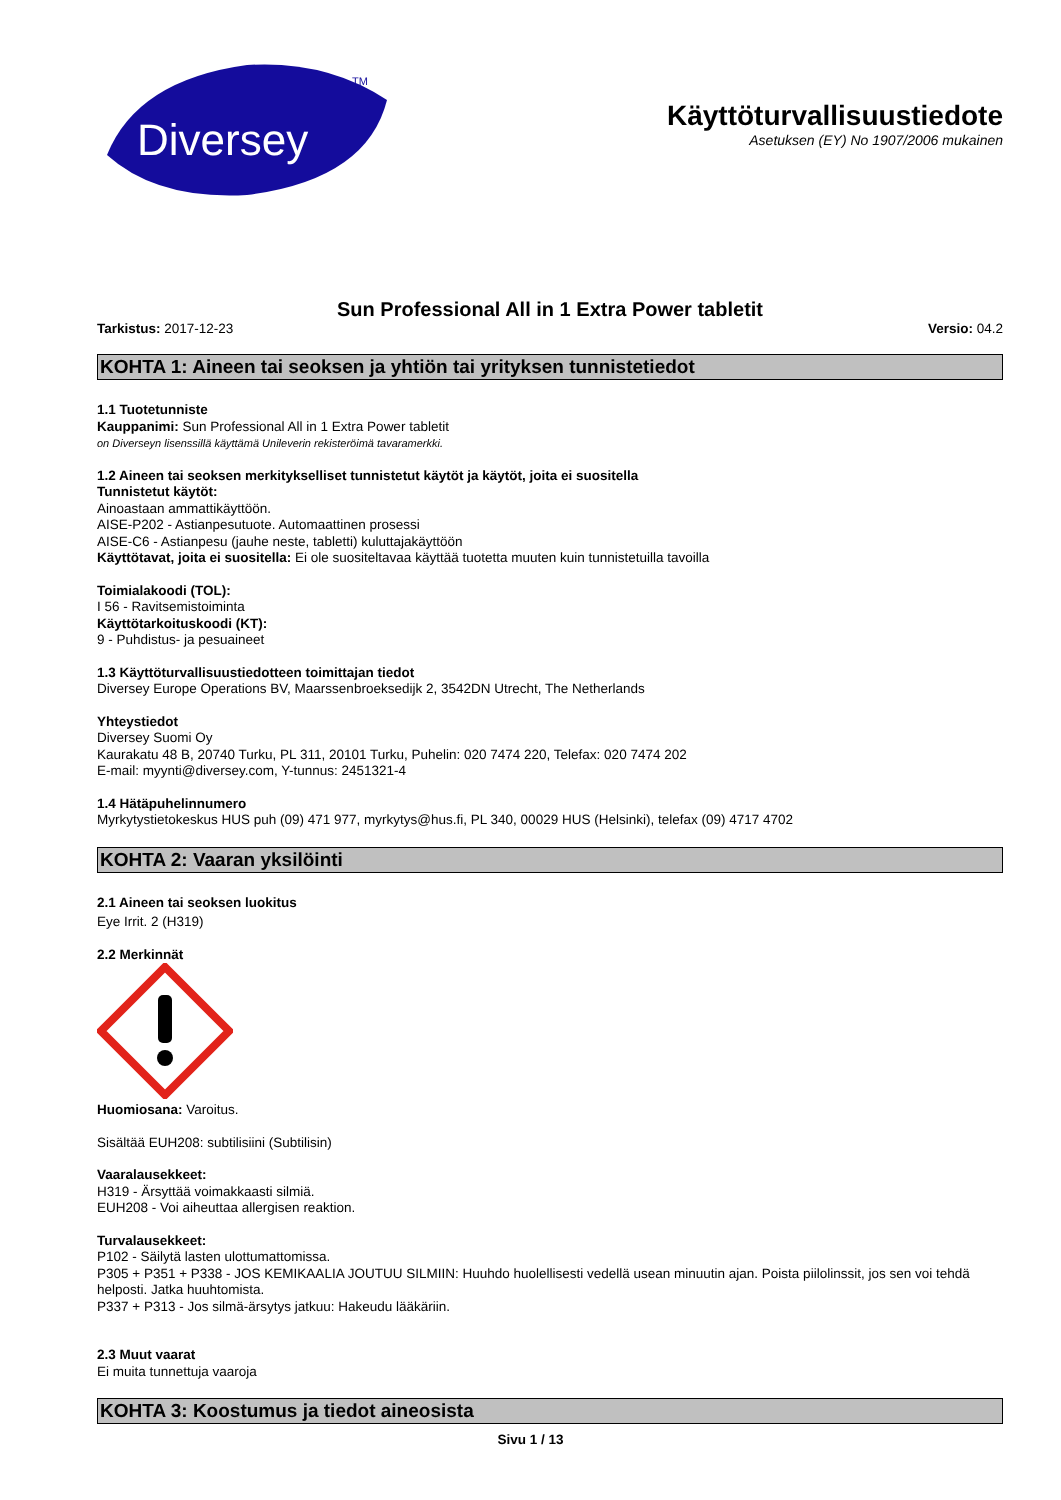Diversey
TM
Käyttöturvallisuustiedote
Asetuksen (EY) No 1907/2006 mukainen
Sun Professional All in 1 Extra Power tabletit
Tarkistus: 2017-12-23 Versio: 04.2
KOHTA 1: Aineen tai seoksen ja yhtiön tai yrityksen tunnistetiedot
1.1 Tuotetunniste
Kauppanimi: Sun Professional All in 1 Extra Power tabletit
on Diverseyn lisenssillä käyttämä Unileverin rekisteröimä tavaramerkki.
1.2 Aineen tai seoksen merkitykselliset tunnistetut käytöt ja käytöt, joita ei suositella
Tunnistetut käytöt:
Ainoastaan ammattikäyttöön.
AISE-P202 - Astianpesutuote. Automaattinen prosessi
AISE-C6 - Astianpesu (jauhe neste, tabletti) kuluttajakäyttöön
Käyttötavat, joita ei suositella: Ei ole suositeltavaa käyttää tuotetta muuten kuin tunnistetuilla tavoilla
Toimialakoodi (TOL):
I 56 - Ravitsemistoiminta
Käyttötarkoituskoodi (KT):
9 - Puhdistus- ja pesuaineet
1.3 Käyttöturvallisuustiedotteen toimittajan tiedot
Diversey Europe Operations BV, Maarssenbroeksedijk 2, 3542DN Utrecht, The Netherlands
Yhteystiedot
Diversey Suomi Oy
Kaurakatu 48 B, 20740 Turku, PL 311, 20101 Turku, Puhelin: 020 7474 220, Telefax: 020 7474 202
E-mail: myynti@diversey.com, Y-tunnus: 2451321-4
1.4 Hätäpuhelinnumero
Myrkytystietokeskus HUS puh (09) 471 977, myrkytys@hus.fi, PL 340, 00029 HUS (Helsinki), telefax (09) 4717 4702
KOHTA 2: Vaaran yksilöinti
2.1 Aineen tai seoksen luokitus
Eye Irrit. 2 (H319)
2.2 Merkinnät
Huomiosana: Varoitus.
Sisältää EUH208: subtilisiini (Subtilisin)
Vaaralausekkeet:
H319 - Ärsyttää voimakkaasti silmiä.
EUH208 - Voi aiheuttaa allergisen reaktion.
Turvalausekkeet:
P102 - Säilytä lasten ulottumattomissa.
P305 + P351 + P338 - JOS KEMIKAALIA JOUTUU SILMIIN: Huuhdo huolellisesti vedellä usean minuutin ajan. Poista piilolinssit, jos sen voi tehdä helposti. Jatka huuhtomista.
P337 + P313 - Jos silmä-ärsytys jatkuu: Hakeudu lääkäriin.
2.3 Muut vaarat
Ei muita tunnettuja vaaroja
KOHTA 3: Koostumus ja tiedot aineosista
Sivu 1 / 13